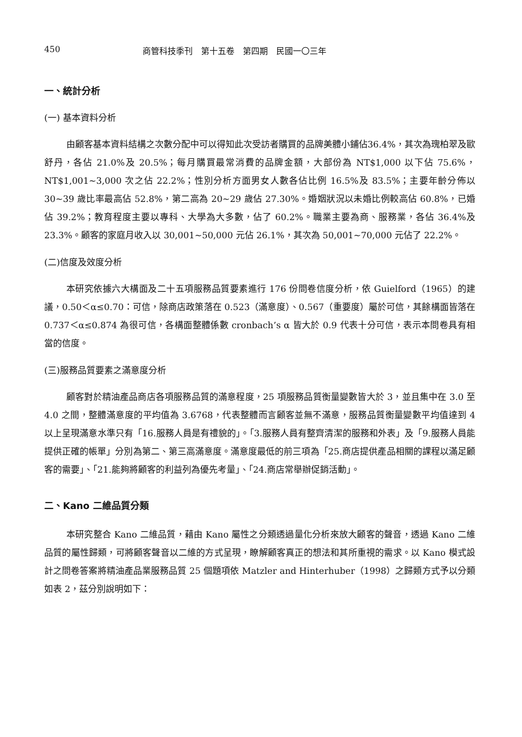450 商管科技季刊　第十五卷　第四期　民國一〇三年
一、統計分析
(一) 基本資料分析
由顧客基本資料結構之次數分配中可以得知此次受訪者購買的品牌美體小鋪佔36.4%，其次為瑰柏翠及歐舒丹，各佔 21.0%及 20.5%；每月購買最常消費的品牌金額，大部份為 NT$1,000 以下佔 75.6%，NT$1,001~3,000 次之佔 22.2%；性別分析方面男女人數各佔比例 16.5%及 83.5%；主要年齡分佈以 30~39 歲比率最高佔 52.8%，第二高為 20~29 歲佔 27.30%。婚姻狀況以未婚比例較高佔 60.8%，已婚佔 39.2%；教育程度主要以專科、大學為大多數，佔了 60.2%。職業主要為商、服務業，各佔 36.4%及 23.3%。顧客的家庭月收入以 30,001~50,000 元佔 26.1%，其次為 50,001~70,000 元佔了 22.2%。
(二)信度及效度分析
本研究依據六大構面及二十五項服務品質要素進行 176 份問卷信度分析，依 Guielford（1965）的建議，0.50＜α≤0.70：可信，除商店政策落在 0.523（滿意度）、0.567（重要度）屬於可信，其餘構面皆落在 0.737＜α≤0.874 為很可信，各構面整體係數 cronbach’s α 皆大於 0.9 代表十分可信，表示本問卷具有相當的信度。
(三)服務品質要素之滿意度分析
顧客對於精油產品商店各項服務品質的滿意程度，25 項服務品質衡量變數皆大於 3，並且集中在 3.0 至 4.0 之間，整體滿意度的平均值為 3.6768，代表整體而言顧客並無不滿意，服務品質衡量變數平均值達到 4 以上呈現滿意水準只有「16.服務人員是有禮貌的」。「3.服務人員有整齊清潔的服務和外表」及「9.服務人員能提供正確的帳單」分別為第二、第三高滿意度。滿意度最低的前三項為「25.商店提供產品相關的課程以滿足顧客的需要」、「21.能夠將顧客的利益列為優先考量」、「24.商店常舉辦促銷活動」。
二、Kano 二維品質分類
本研究整合 Kano 二維品質，藉由 Kano 屬性之分類透過量化分析來放大顧客的聲音，透過 Kano 二維品質的屬性歸類，可將顧客聲音以二維的方式呈現，瞭解顧客真正的想法和其所重視的需求。以 Kano 模式設計之問卷答案將精油產品業服務品質 25 個題項依 Matzler and Hinterhuber（1998）之歸類方式予以分類如表 2，茲分別說明如下：